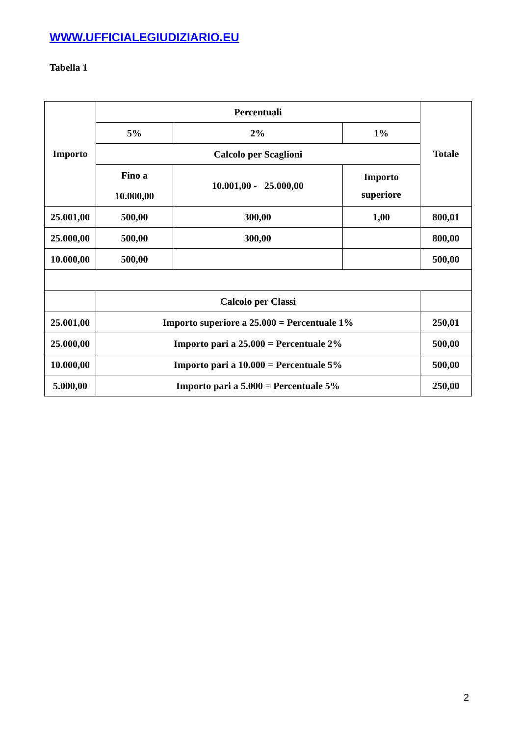WWW.UFFICIALEGIUDIZIARIO.EU
Tabella 1
| Importo | Percentuali | | | | Totale |
| --- | --- | --- | --- | --- | --- |
| | 5% | | 2% | 1% | |
| | Calcolo per Scaglioni | | | | |
| | Fino a 10.000,00 | 10.001,00 - 25.000,00 | | Importo superiore | |
| 25.001,00 | 500,00 | 300,00 | | 1,00 | 800,01 |
| 25.000,00 | 500,00 | 300,00 | | | 800,00 |
| 10.000,00 | 500,00 | | | | 500,00 |
| | Calcolo per Classi | | | | |
| 25.001,00 | Importo superiore a 25.000 = Percentuale 1% | | | | 250,01 |
| 25.000,00 | Importo pari a 25.000 = Percentuale 2% | | | | 500,00 |
| 10.000,00 | Importo pari a 10.000 = Percentuale 5% | | | | 500,00 |
| 5.000,00 | Importo pari a 5.000 = Percentuale 5% | | | | 250,00 |
2